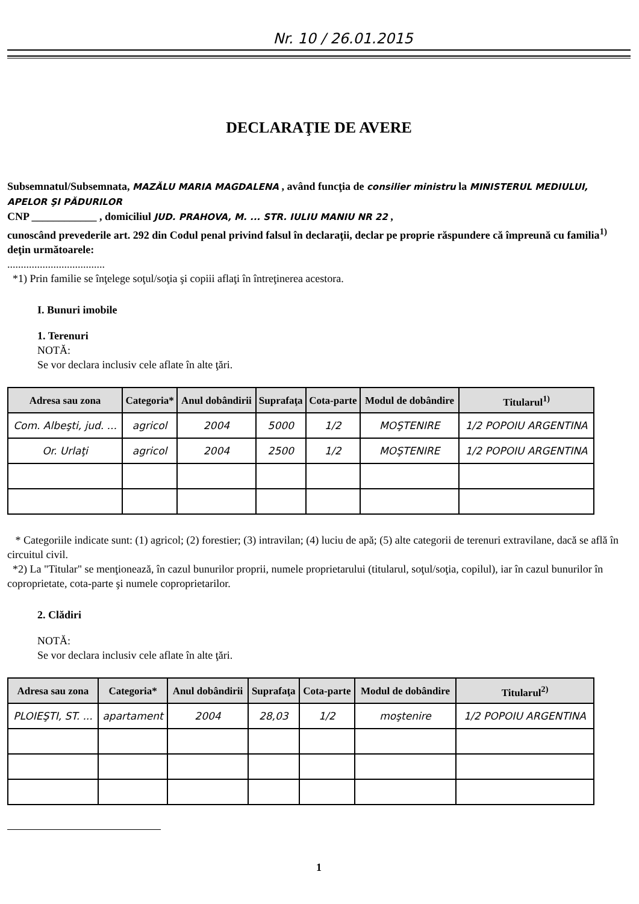Nr. 10 / 26.01.2015
DECLARAŢIE DE AVERE
Subsemnatul/Subsemnata, MAZĂLU MARIA MAGDALENA , având funcţia de consilier ministru la MINISTERUL MEDIULUI, APELOR ŞI PĂDURILOR
CNP ____________ , domiciliul JUD. PRAHOVA, M. ... STR. IULIU MANIU NR 22 ,
cunoscând prevederile art. 292 din Codul penal privind falsul în declaraţii, declar pe proprie răspundere că împreună cu familia<sup>1)</sup> deţin următoarele:
....................................
*1) Prin familie se înţelege soţul/soţia şi copiii aflaţi în întreţinerea acestora.
I. Bunuri imobile
1. Terenuri
NOTĂ:
Se vor declara inclusiv cele aflate în alte ţări.
| Adresa sau zona | Categoria* | Anul dobândirii | Suprafaţa | Cota-parte | Modul de dobândire | Titularul<sup>1)</sup> |
| --- | --- | --- | --- | --- | --- | --- |
| Com. Albeşti, jud. ... | agricol | 2004 | 5000 | 1/2 | MOŞTENIRE | 1/2 POPOIU ARGENTINA |
| Or. Urlaţi | agricol | 2004 | 2500 | 1/2 | MOŞTENIRE | 1/2 POPOIU ARGENTINA |
* Categoriile indicate sunt: (1) agricol; (2) forestier; (3) intravilan; (4) luciu de apă; (5) alte categorii de terenuri extravilane, dacă se află în circuitul civil.
*2) La "Titular" se menţionează, în cazul bunurilor proprii, numele proprietarului (titularul, soţul/soţia, copilul), iar în cazul bunurilor în coproprietate, cota-parte şi numele coproprietarilor.
2. Clădiri
NOTĂ:
Se vor declara inclusiv cele aflate în alte ţări.
| Adresa sau zona | Categoria* | Anul dobândirii | Suprafaţa | Cota-parte | Modul de dobândire | Titularul<sup>2)</sup> |
| --- | --- | --- | --- | --- | --- | --- |
| PLOIEŞTI, ST. ... | apartament | 2004 | 28,03 | 1/2 | moştenire | 1/2 POPOIU ARGENTINA |
1